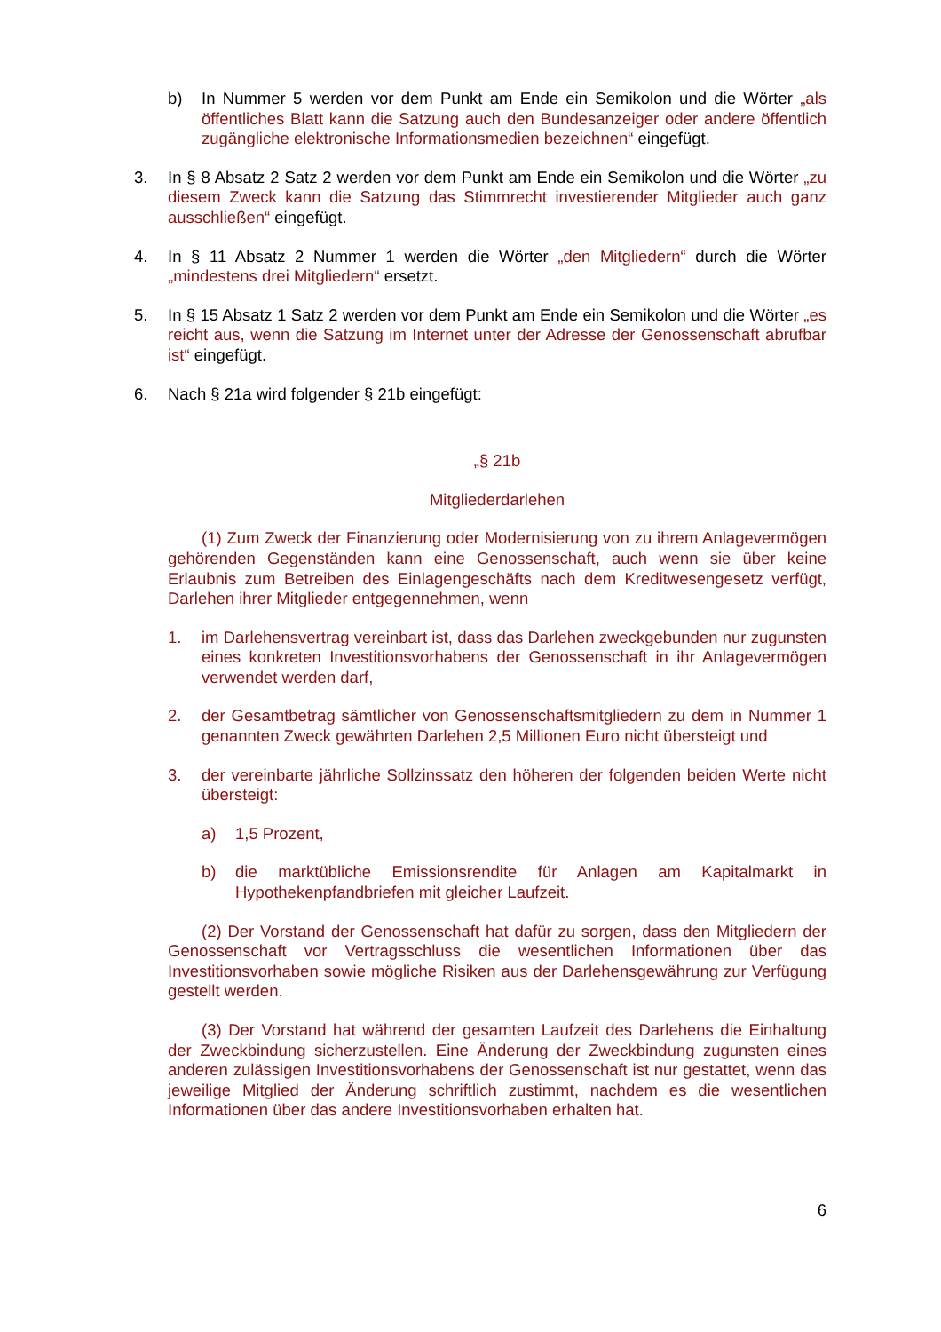b) In Nummer 5 werden vor dem Punkt am Ende ein Semikolon und die Wörter „als öffentliches Blatt kann die Satzung auch den Bundesanzeiger oder andere öffentlich zugängliche elektronische Informationsmedien bezeichnen“ eingefügt.
3. In § 8 Absatz 2 Satz 2 werden vor dem Punkt am Ende ein Semikolon und die Wörter „zu diesem Zweck kann die Satzung das Stimmrecht investierender Mitglieder auch ganz ausschließen“ eingefügt.
4. In § 11 Absatz 2 Nummer 1 werden die Wörter „den Mitgliedern“ durch die Wörter „mindestens drei Mitgliedern“ ersetzt.
5. In § 15 Absatz 1 Satz 2 werden vor dem Punkt am Ende ein Semikolon und die Wörter „es reicht aus, wenn die Satzung im Internet unter der Adresse der Genossenschaft abrufbar ist“ eingefügt.
6. Nach § 21a wird folgender § 21b eingefügt:
„§ 21b
Mitgliederdarlehen
(1) Zum Zweck der Finanzierung oder Modernisierung von zu ihrem Anlagevermögen gehörenden Gegenständen kann eine Genossenschaft, auch wenn sie über keine Erlaubnis zum Betreiben des Einlagengeschäfts nach dem Kreditwesengesetz verfügt, Darlehen ihrer Mitglieder entgegennehmen, wenn
1. im Darlehensvertrag vereinbart ist, dass das Darlehen zweckgebunden nur zugunsten eines konkreten Investitionsvorhabens der Genossenschaft in ihr Anlagevermögen verwendet werden darf,
2. der Gesamtbetrag sämtlicher von Genossenschaftsmitgliedern zu dem in Nummer 1 genannten Zweck gewährten Darlehen 2,5 Millionen Euro nicht übersteigt und
3. der vereinbarte jährliche Sollzinssatz den höheren der folgenden beiden Werte nicht übersteigt:
a) 1,5 Prozent,
b) die marktübliche Emissionsrendite für Anlagen am Kapitalmarkt in Hypothekenpfandbriefen mit gleicher Laufzeit.
(2) Der Vorstand der Genossenschaft hat dafür zu sorgen, dass den Mitgliedern der Genossenschaft vor Vertragsschluss die wesentlichen Informationen über das Investitionsvorhaben sowie mögliche Risiken aus der Darlehensgewährung zur Verfügung gestellt werden.
(3) Der Vorstand hat während der gesamten Laufzeit des Darlehens die Einhaltung der Zweckbindung sicherzustellen. Eine Änderung der Zweckbindung zugunsten eines anderen zulässigen Investitionsvorhabens der Genossenschaft ist nur gestattet, wenn das jeweilige Mitglied der Änderung schriftlich zustimmt, nachdem es die wesentlichen Informationen über das andere Investitionsvorhaben erhalten hat.
6